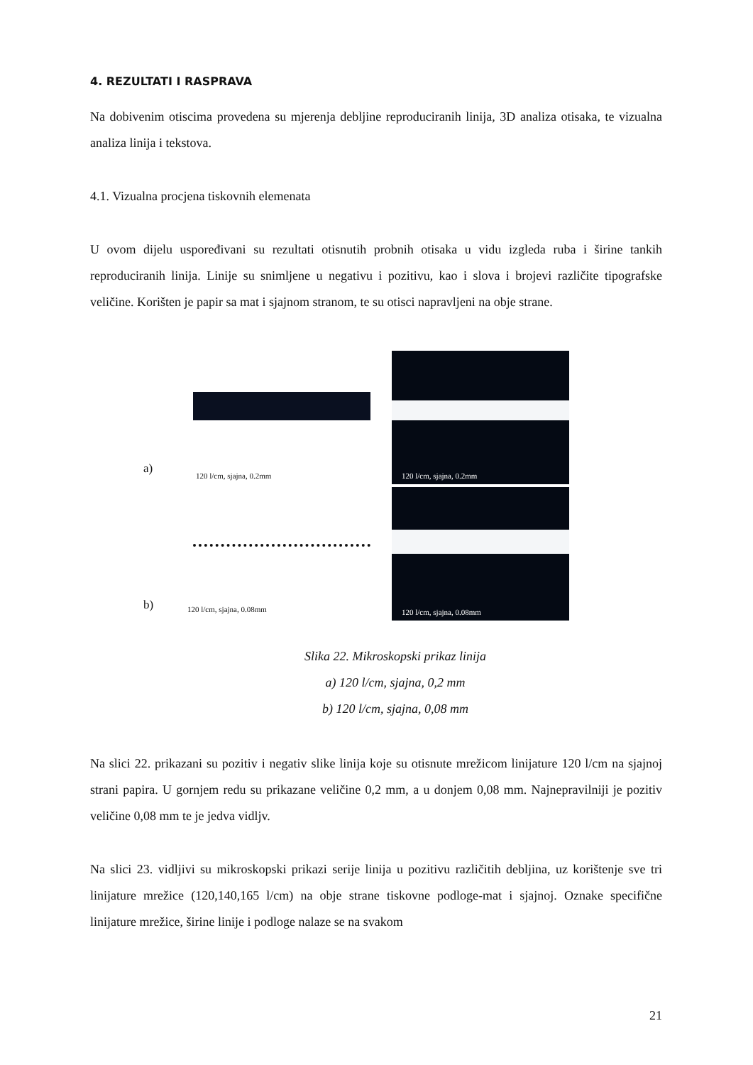4. REZULTATI I RASPRAVA
Na dobivenim otiscima provedena su mjerenja debljine reproduciranih linija, 3D analiza otisaka, te vizualna analiza linija i tekstova.
4.1. Vizualna procjena tiskovnih elemenata
U ovom dijelu uspoređivani su rezultati otisnutih probnih otisaka u vidu izgleda ruba i širine tankih reproduciranih linija. Linije su snimljene u negativu i pozitivu, kao i slova i brojevi različite tipografske veličine. Korišten je papir sa mat i sjajnom stranom, te su otisci napravljeni na obje strane.
a)
120 l/cm, sjajna, 0.2mm
120 l/cm, sjajna, 0.2mm
b)
120 l/cm, sjajna, 0.08mm
120 l/cm, sjajna, 0.08mm
Slika 22. Mikroskopski prikaz linija
a) 120 l/cm, sjajna, 0,2 mm
b) 120 l/cm, sjajna, 0,08 mm
Na slici 22. prikazani su pozitiv i negativ slike linija koje su otisnute mrežicom linijature 120 l/cm na sjajnoj strani papira. U gornjem redu su prikazane veličine 0,2 mm, a u donjem 0,08 mm. Najnepravilniji je pozitiv veličine 0,08 mm te je jedva vidljv.
Na slici 23. vidljivi su mikroskopski prikazi serije linija u pozitivu različitih debljina, uz korištenje sve tri linijature mrežice (120,140,165 l/cm) na obje strane tiskovne podloge-mat i sjajnoj. Oznake specifične linijature mrežice, širine linije i podloge nalaze se na svakom
21